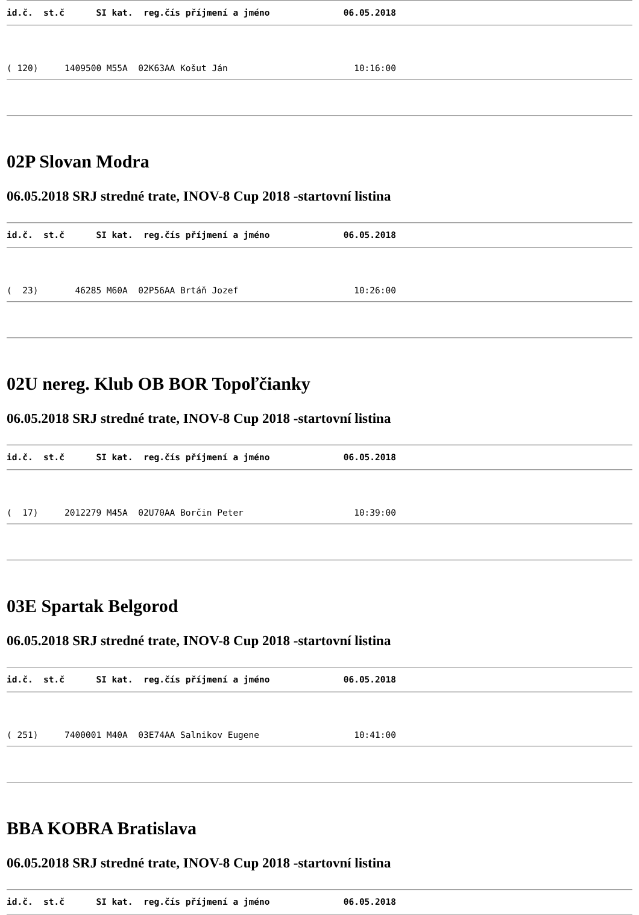id.č.  st.č      SI kat.  reg.čís příjmení a jméno              06.05.2018
( 120)     1409500 M55A  02K63AA Košut Ján                        10:16:00
02P Slovan Modra
06.05.2018 SRJ stredné trate, INOV-8 Cup 2018 -startovní listina
id.č.  st.č      SI kat.  reg.čís příjmení a jméno              06.05.2018
(  23)       46285 M60A  02P56AA Brtáň Jozef                      10:26:00
02U nereg. Klub OB BOR Topoľčianky
06.05.2018 SRJ stredné trate, INOV-8 Cup 2018 -startovní listina
id.č.  st.č      SI kat.  reg.čís příjmení a jméno              06.05.2018
(  17)     2012279 M45A  02U70AA Borčin Peter                     10:39:00
03E Spartak Belgorod
06.05.2018 SRJ stredné trate, INOV-8 Cup 2018 -startovní listina
id.č.  st.č      SI kat.  reg.čís příjmení a jméno              06.05.2018
( 251)     7400001 M40A  03E74AA Salnikov Eugene                  10:41:00
BBA KOBRA Bratislava
06.05.2018 SRJ stredné trate, INOV-8 Cup 2018 -startovní listina
id.č.  st.č      SI kat.  reg.čís příjmení a jméno              06.05.2018